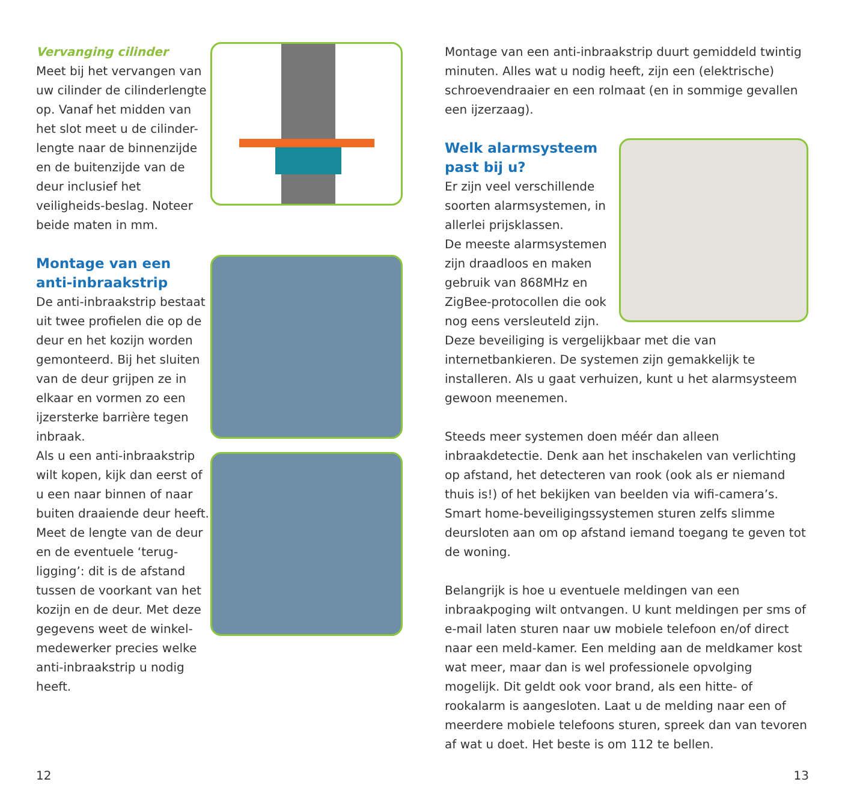Vervanging cilinder
Meet bij het vervangen van uw cilinder de cilinderlengte op. Vanaf het midden van het slot meet u de cilinder-lengte naar de binnenzijde en de buitenzijde van de deur inclusief het veiligheids-beslag. Noteer beide maten in mm.
Montage van een anti-inbraakstrip
De anti-inbraakstrip bestaat uit twee profielen die op de deur en het kozijn worden gemonteerd. Bij het sluiten van de deur grijpen ze in elkaar en vormen zo een ijzersterke barrière tegen inbraak.
Als u een anti-inbraakstrip wilt kopen, kijk dan eerst of u een naar binnen of naar buiten draaiende deur heeft. Meet de lengte van de deur en de eventuele ‘terug-ligging’: dit is de afstand tussen de voorkant van het kozijn en de deur. Met deze gegevens weet de winkel-medewerker precies welke anti-inbraakstrip u nodig heeft.
Montage van een anti-inbraakstrip duurt gemiddeld twintig minuten. Alles wat u nodig heeft, zijn een (elektrische) schroevendraaier en een rolmaat (en in sommige gevallen een ijzerzaag).
Welk alarmsysteem past bij u?
Er zijn veel verschillende soorten alarmsystemen, in allerlei prijsklassen.
De meeste alarmsystemen zijn draadloos en maken gebruik van 868MHz en ZigBee-protocollen die ook nog eens versleuteld zijn.
Deze beveiliging is vergelijkbaar met die van internetbankieren. De systemen zijn gemakkelijk te installeren. Als u gaat verhuizen, kunt u het alarmsysteem gewoon meenemen.
Steeds meer systemen doen méér dan alleen inbraakdetectie. Denk aan het inschakelen van verlichting op afstand, het detecteren van rook (ook als er niemand thuis is!) of het bekijken van beelden via wifi-camera’s. Smart home-beveiligingssystemen sturen zelfs slimme deursloten aan om op afstand iemand toegang te geven tot de woning.
Belangrijk is hoe u eventuele meldingen van een inbraakpoging wilt ontvangen. U kunt meldingen per sms of e-mail laten sturen naar uw mobiele telefoon en/of direct naar een meld-kamer. Een melding aan de meldkamer kost wat meer, maar dan is wel professionele opvolging mogelijk. Dit geldt ook voor brand, als een hitte- of rookalarm is aangesloten. Laat u de melding naar een of meerdere mobiele telefoons sturen, spreek dan van tevoren af wat u doet. Het beste is om 112 te bellen.
12 13